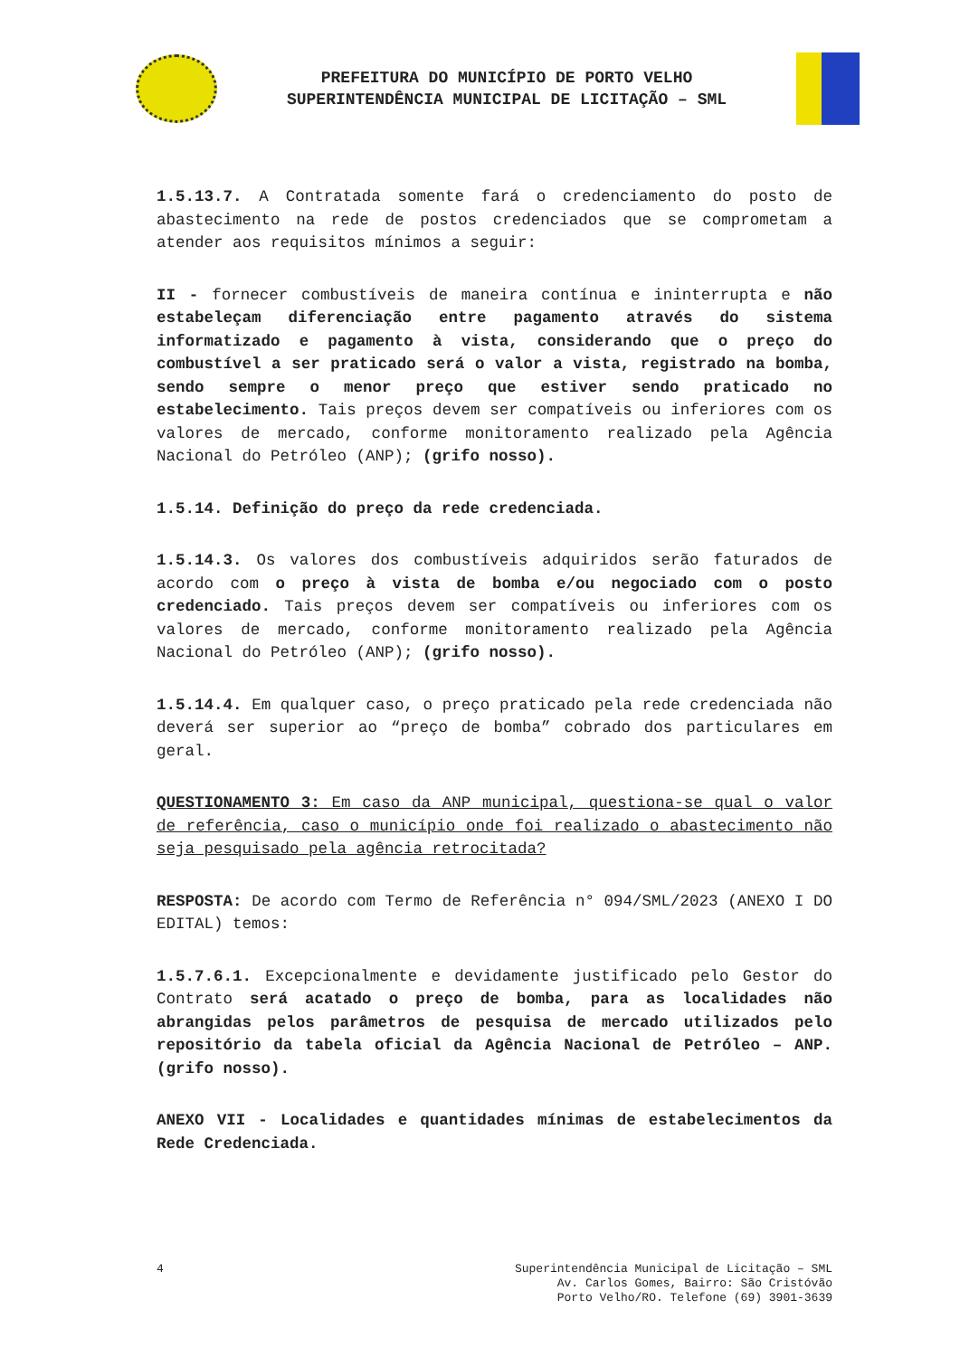PREFEITURA DO MUNICÍPIO DE PORTO VELHO
SUPERINTENDÊNCIA MUNICIPAL DE LICITAÇÃO – SML
1.5.13.7. A Contratada somente fará o credenciamento do posto de abastecimento na rede de postos credenciados que se comprometam a atender aos requisitos mínimos a seguir:
II - fornecer combustíveis de maneira contínua e ininterrupta e não estabeleçam diferenciação entre pagamento através do sistema informatizado e pagamento à vista, considerando que o preço do combustível a ser praticado será o valor a vista, registrado na bomba, sendo sempre o menor preço que estiver sendo praticado no estabelecimento. Tais preços devem ser compatíveis ou inferiores com os valores de mercado, conforme monitoramento realizado pela Agência Nacional do Petróleo (ANP); (grifo nosso).
1.5.14. Definição do preço da rede credenciada.
1.5.14.3. Os valores dos combustíveis adquiridos serão faturados de acordo com o preço à vista de bomba e/ou negociado com o posto credenciado. Tais preços devem ser compatíveis ou inferiores com os valores de mercado, conforme monitoramento realizado pela Agência Nacional do Petróleo (ANP); (grifo nosso).
1.5.14.4. Em qualquer caso, o preço praticado pela rede credenciada não deverá ser superior ao “preço de bomba” cobrado dos particulares em geral.
QUESTIONAMENTO 3: Em caso da ANP municipal, questiona-se qual o valor de referência, caso o município onde foi realizado o abastecimento não seja pesquisado pela agência retrocitada?
RESPOSTA: De acordo com Termo de Referência n° 094/SML/2023 (ANEXO I DO EDITAL) temos:
1.5.7.6.1. Excepcionalmente e devidamente justificado pelo Gestor do Contrato será acatado o preço de bomba, para as localidades não abrangidas pelos parâmetros de pesquisa de mercado utilizados pelo repositório da tabela oficial da Agência Nacional de Petróleo – ANP. (grifo nosso).
ANEXO VII - Localidades e quantidades mínimas de estabelecimentos da Rede Credenciada.
4 Superintendência Municipal de Licitação – SML
Av. Carlos Gomes, Bairro: São Cristóvão
Porto Velho/RO. Telefone (69) 3901-3639